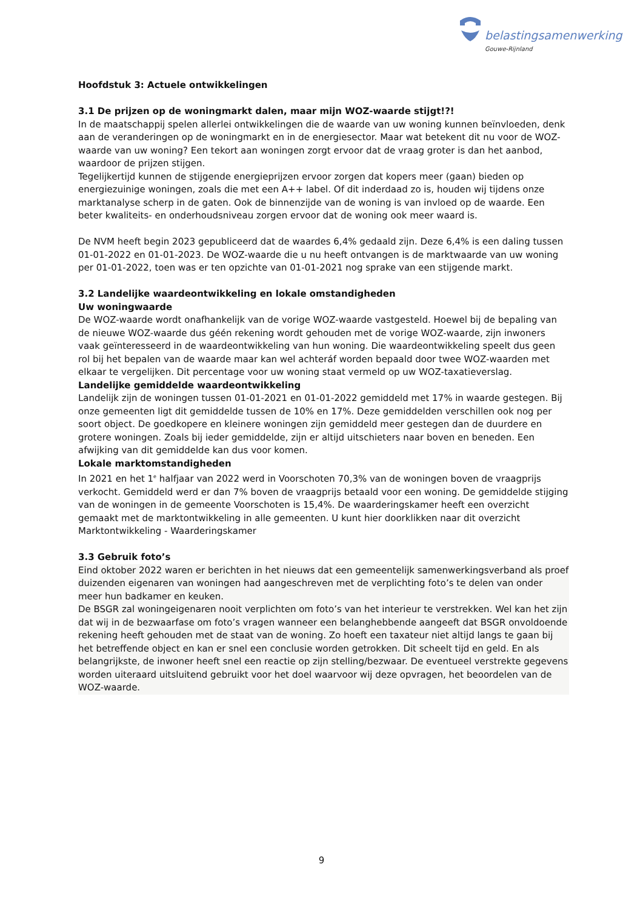belastingsamenwerking
Gouwe-Rijnland
Hoofdstuk 3: Actuele ontwikkelingen
3.1 De prijzen op de woningmarkt dalen, maar mijn WOZ-waarde stijgt!?!
In de maatschappij spelen allerlei ontwikkelingen die de waarde van uw woning kunnen beïnvloeden, denk aan de veranderingen op de woningmarkt en in de energiesector. Maar wat betekent dit nu voor de WOZ-waarde van uw woning? Een tekort aan woningen zorgt ervoor dat de vraag groter is dan het aanbod, waardoor de prijzen stijgen.
Tegelijkertijd kunnen de stijgende energieprijzen ervoor zorgen dat kopers meer (gaan) bieden op energiezuinige woningen, zoals die met een A++ label. Of dit inderdaad zo is, houden wij tijdens onze marktanalyse scherp in de gaten. Ook de binnenzijde van de woning is van invloed op de waarde. Een beter kwaliteits- en onderhoudsniveau zorgen ervoor dat de woning ook meer waard is.
De NVM heeft begin 2023 gepubliceerd dat de waardes 6,4% gedaald zijn. Deze 6,4% is een daling tussen 01-01-2022 en 01-01-2023. De WOZ-waarde die u nu heeft ontvangen is de marktwaarde van uw woning per 01-01-2022, toen was er ten opzichte van 01-01-2021 nog sprake van een stijgende markt.
3.2 Landelijke waardeontwikkeling en lokale omstandigheden
Uw woningwaarde
De WOZ-waarde wordt onafhankelijk van de vorige WOZ-waarde vastgesteld. Hoewel bij de bepaling van de nieuwe WOZ-waarde dus géén rekening wordt gehouden met de vorige WOZ-waarde, zijn inwoners vaak geïnteresseerd in de waardeontwikkeling van hun woning. Die waardeontwikkeling speelt dus geen rol bij het bepalen van de waarde maar kan wel achteráf worden bepaald door twee WOZ-waarden met elkaar te vergelijken. Dit percentage voor uw woning staat vermeld op uw WOZ-taxatieverslag.
Landelijke gemiddelde waardeontwikkeling
Landelijk zijn de woningen tussen 01-01-2021 en 01-01-2022 gemiddeld met 17% in waarde gestegen. Bij onze gemeenten ligt dit gemiddelde tussen de 10% en 17%. Deze gemiddelden verschillen ook nog per soort object. De goedkopere en kleinere woningen zijn gemiddeld meer gestegen dan de duurdere en grotere woningen. Zoals bij ieder gemiddelde, zijn er altijd uitschieters naar boven en beneden. Een afwijking van dit gemiddelde kan dus voor komen.
Lokale marktomstandigheden
In 2021 en het 1<sup>e</sup> halfjaar van 2022 werd in Voorschoten 70,3% van de woningen boven de vraagprijs verkocht. Gemiddeld werd er dan 7% boven de vraagprijs betaald voor een woning. De gemiddelde stijging van de woningen in de gemeente Voorschoten is 15,4%. De waarderingskamer heeft een overzicht gemaakt met de marktontwikkeling in alle gemeenten. U kunt hier doorklikken naar dit overzicht Marktontwikkeling - Waarderingskamer
3.3 Gebruik foto’s
Eind oktober 2022 waren er berichten in het nieuws dat een gemeentelijk samenwerkingsverband als proef duizenden eigenaren van woningen had aangeschreven met de verplichting foto’s te delen van onder meer hun badkamer en keuken.
De BSGR zal woningeigenaren nooit verplichten om foto’s van het interieur te verstrekken. Wel kan het zijn dat wij in de bezwaarfase om foto’s vragen wanneer een belanghebbende aangeeft dat BSGR onvoldoende rekening heeft gehouden met de staat van de woning. Zo hoeft een taxateur niet altijd langs te gaan bij het betreffende object en kan er snel een conclusie worden getrokken. Dit scheelt tijd en geld. En als belangrijkste, de inwoner heeft snel een reactie op zijn stelling/bezwaar. De eventueel verstrekte gegevens worden uiteraard uitsluitend gebruikt voor het doel waarvoor wij deze opvragen, het beoordelen van de WOZ-waarde.
9